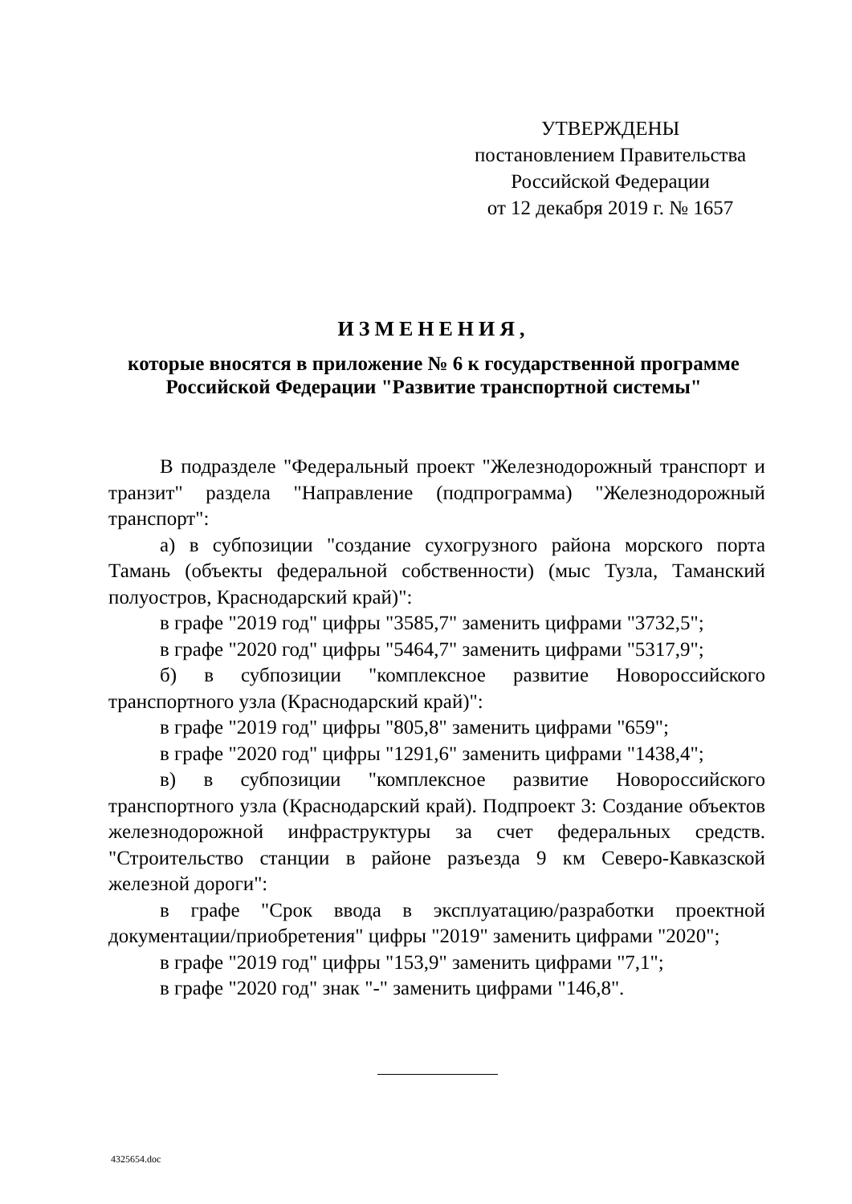УТВЕРЖДЕНЫ
постановлением Правительства
Российской Федерации
от 12 декабря 2019 г. № 1657
ИЗМЕНЕНИЯ,
которые вносятся в приложение № 6 к государственной программе
Российской Федерации "Развитие транспортной системы"
В подразделе "Федеральный проект "Железнодорожный транспорт и транзит" раздела "Направление (подпрограмма) "Железнодорожный транспорт":
а) в субпозиции "создание сухогрузного района морского порта Тамань (объекты федеральной собственности) (мыс Тузла, Таманский полуостров, Краснодарский край)":
в графе "2019 год" цифры "3585,7" заменить цифрами "3732,5";
в графе "2020 год" цифры "5464,7" заменить цифрами "5317,9";
б) в субпозиции "комплексное развитие Новороссийского транспортного узла (Краснодарский край)":
в графе "2019 год" цифры "805,8" заменить цифрами "659";
в графе "2020 год" цифры "1291,6" заменить цифрами "1438,4";
в) в субпозиции "комплексное развитие Новороссийского транспортного узла (Краснодарский край). Подпроект 3: Создание объектов железнодорожной инфраструктуры за счет федеральных средств. "Строительство станции в районе разъезда 9 км Северо-Кавказской железной дороги":
в графе "Срок ввода в эксплуатацию/разработки проектной документации/приобретения" цифры "2019" заменить цифрами "2020";
в графе "2019 год" цифры "153,9" заменить цифрами "7,1";
в графе "2020 год" знак "-" заменить цифрами "146,8".
4325654.doc